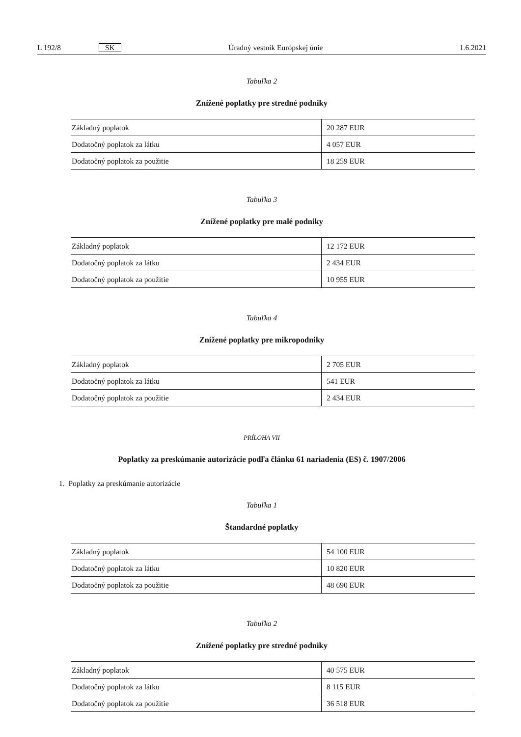L 192/8 SK Úradný vestník Európskej únie 1.6.2021
Tabuľka 2
Znížené poplatky pre stredné podniky
| Základný poplatok | 20 287 EUR |
| Dodatočný poplatok za látku | 4 057 EUR |
| Dodatočný poplatok za použitie | 18 259 EUR |
Tabuľka 3
Znížené poplatky pre malé podniky
| Základný poplatok | 12 172 EUR |
| Dodatočný poplatok za látku | 2 434 EUR |
| Dodatočný poplatok za použitie | 10 955 EUR |
Tabuľka 4
Znížené poplatky pre mikropodniky
| Základný poplatok | 2 705 EUR |
| Dodatočný poplatok za látku | 541 EUR |
| Dodatočný poplatok za použitie | 2 434 EUR |
PRÍLOHA VII
Poplatky za preskúmanie autorizácie podľa článku 61 nariadenia (ES) č. 1907/2006
1. Poplatky za preskúmanie autorizácie
Tabuľka 1
Štandardné poplatky
| Základný poplatok | 54 100 EUR |
| Dodatočný poplatok za látku | 10 820 EUR |
| Dodatočný poplatok za použitie | 48 690 EUR |
Tabuľka 2
Znížené poplatky pre stredné podniky
| Základný poplatok | 40 575 EUR |
| Dodatočný poplatok za látku | 8 115 EUR |
| Dodatočný poplatok za použitie | 36 518 EUR |